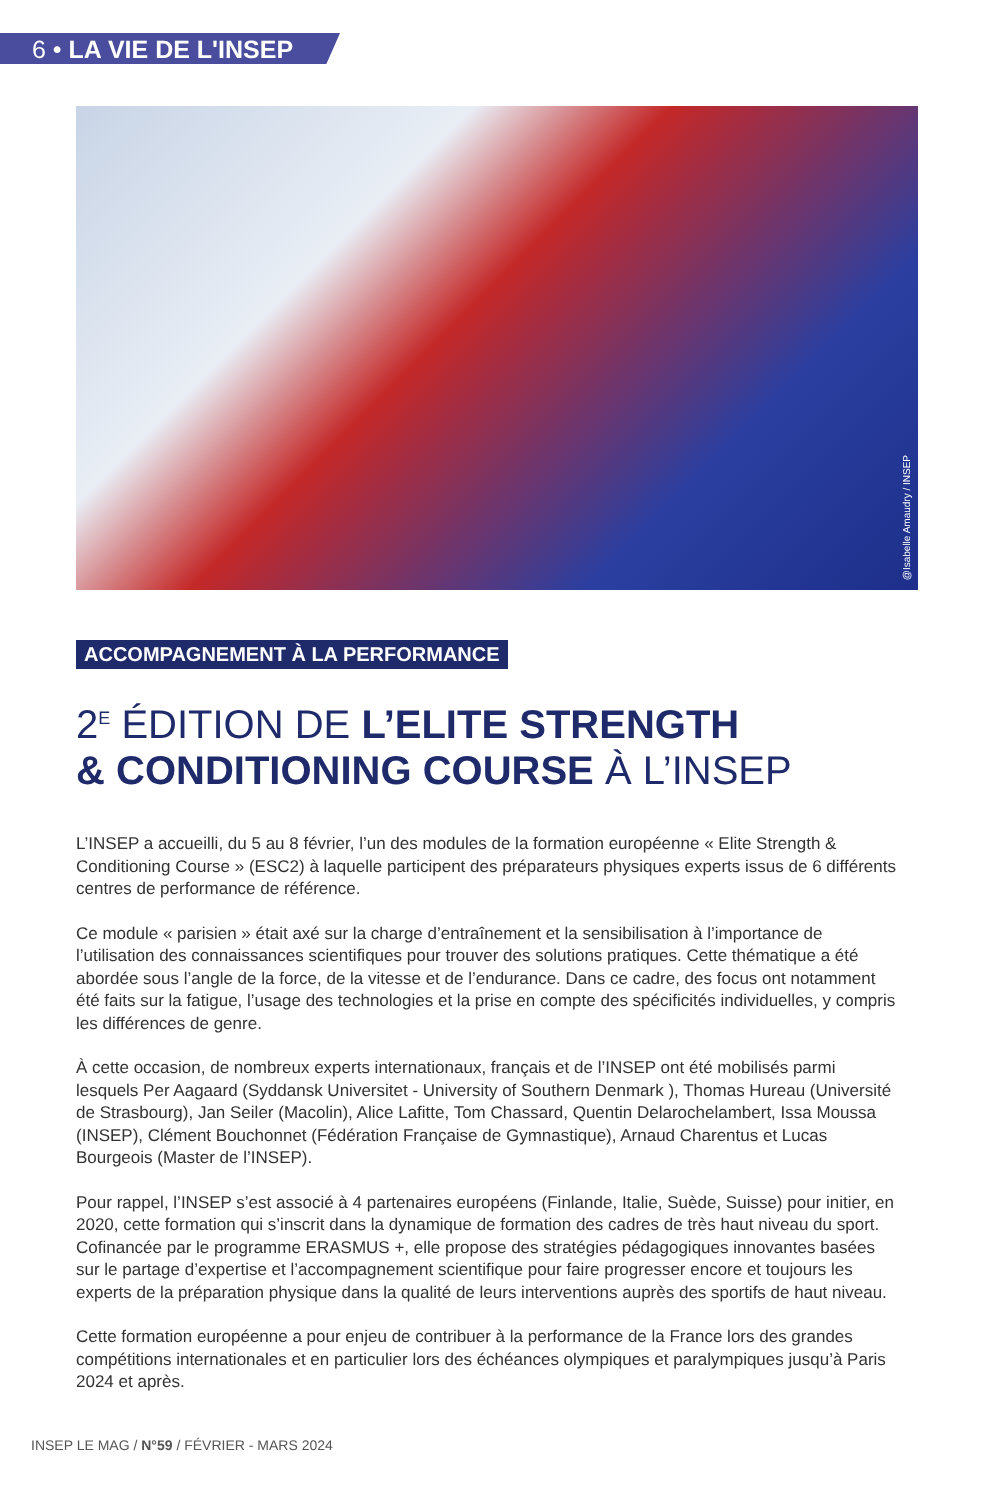6 • LA VIE DE L'INSEP
@Isabelle Amaudry / INSEP
ACCOMPAGNEMENT À LA PERFORMANCE
2<sup>E</sup> ÉDITION DE L’ELITE STRENGTH
& CONDITIONING COURSE À L’INSEP
L’INSEP a accueilli, du 5 au 8 février, l’un des modules de la formation européenne « Elite Strength & Conditioning Course » (ESC2) à laquelle participent des préparateurs physiques experts issus de 6 différents centres de performance de référence.
Ce module « parisien » était axé sur la charge d’entraînement et la sensibilisation à l’importance de l’utilisation des connaissances scientifiques pour trouver des solutions pratiques. Cette thématique a été abordée sous l’angle de la force, de la vitesse et de l’endurance. Dans ce cadre, des focus ont notamment été faits sur la fatigue, l’usage des technologies et la prise en compte des spécificités individuelles, y compris les différences de genre.
À cette occasion, de nombreux experts internationaux, français et de l’INSEP ont été mobilisés parmi lesquels Per Aagaard (Syddansk Universitet - University of Southern Denmark ), Thomas Hureau (Université de Strasbourg), Jan Seiler (Macolin), Alice Lafitte, Tom Chassard, Quentin Delarochelambert, Issa Moussa (INSEP), Clément Bouchonnet (Fédération Française de Gymnastique), Arnaud Charentus et Lucas Bourgeois (Master de l’INSEP).
Pour rappel, l’INSEP s’est associé à 4 partenaires européens (Finlande, Italie, Suède, Suisse) pour initier, en 2020, cette formation qui s’inscrit dans la dynamique de formation des cadres de très haut niveau du sport. Cofinancée par le programme ERASMUS +, elle propose des stratégies pédagogiques innovantes basées sur le partage d’expertise et l’accompagnement scientifique pour faire progresser encore et toujours les experts de la préparation physique dans la qualité de leurs interventions auprès des sportifs de haut niveau.
Cette formation européenne a pour enjeu de contribuer à la performance de la France lors des grandes compétitions internationales et en particulier lors des échéances olympiques et paralympiques jusqu’à Paris 2024 et après.
INSEP LE MAG / N°59 / FÉVRIER - MARS 2024